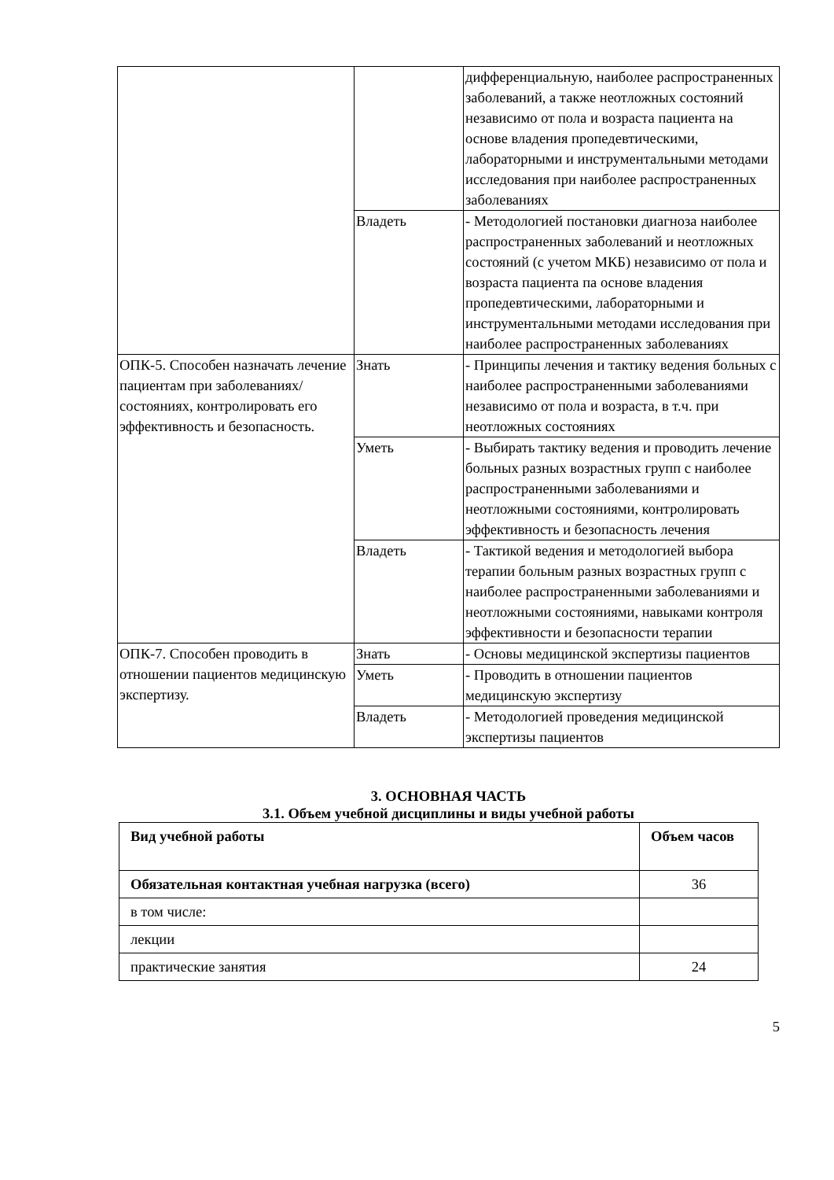| | | дифференциальную, наиболее распространенных заболеваний, а также неотложных состояний независимо от пола и возраста пациента на основе владения пропедевтическими, лабораторными и инструментальными методами исследования при наиболее распространенных заболеваниях |
| | Владеть | - Методологией постановки диагноза наиболее распространенных заболеваний и неотложных состояний (с учетом МКБ) независимо от пола и возраста пациента па основе владения пропедевтическими, лабораторными и инструментальными методами исследования при наиболее распространенных заболеваниях |
| ОПК-5. Способен назначать лечение пациентам при заболеваниях/состояниях, контролировать его эффективность и безопасность. | Знать | - Принципы лечения и тактику ведения больных с наиболее распространенными заболеваниями независимо от пола и возраста, в т.ч. при неотложных состояниях |
| | Уметь | - Выбирать тактику ведения и проводить лечение больных разных возрастных групп с наиболее распространенными заболеваниями и неотложными состояниями, контролировать эффективность и безопасность лечения |
| | Владеть | - Тактикой ведения и методологией выбора терапии больным разных возрастных групп с наиболее распространенными заболеваниями и неотложными состояниями, навыками контроля эффективности и безопасности терапии |
| ОПК-7. Способен проводить в отношении пациентов медицинскую экспертизу. | Знать | - Основы медицинской экспертизы пациентов |
| | Уметь | - Проводить в отношении пациентов медицинскую экспертизу |
| | Владеть | - Методологией проведения медицинской экспертизы пациентов |
3. ОСНОВНАЯ ЧАСТЬ
3.1. Объем учебной дисциплины и виды учебной работы
| Вид учебной работы | Объем часов |
| --- | --- |
| Обязательная контактная учебная нагрузка (всего) | 36 |
| в том числе: | |
| лекции | |
| практические занятия | 24 |
5